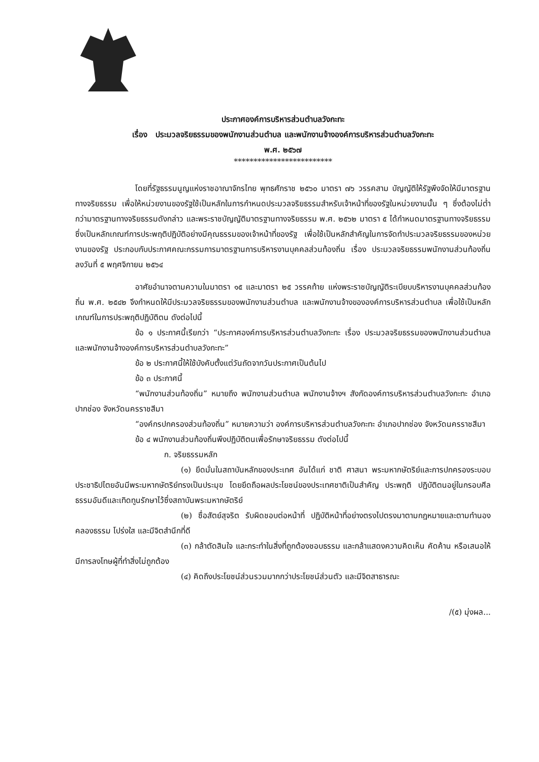ประกาศองค์การบริหารส่วนตำบลวังกะทะ
เรื่อง ประมวลจริยธรรมของพนักงานส่วนตำบล และพนักงานจ้างองค์การบริหารส่วนตำบลวังกะทะ
พ.ศ. ๒๕๖๗
*************************
โดยที่รัฐธรรมนูญแห่งราชอาณาจักรไทย พุทธศักราช ๒๕๖๐ มาตรา ๗๖ วรรคสาม บัญญัติให้รัฐพึงจัดให้มีมาตรฐานทางจริยธรรม เพื่อให้หน่วยงานของรัฐใช้เป็นหลักในการกำหนดประมวลจริยธรรมสำหรับเจ้าหน้าที่ของรัฐในหน่วยงานนั้น ๆ ซึ่งต้องไม่ต่ำกว่ามาตรฐานทางจริยธรรมดังกล่าว และพระราชบัญญัติมาตรฐานทางจริยธรรม พ.ศ. ๒๕๖๒ มาตรา ๕ ได้กำหนดมาตรฐานทางจริยธรรมซึ่งเป็นหลักเกณฑ์การประพฤติปฏิบัติอย่างมีคุณธรรมของเจ้าหน้าที่ของรัฐ เพื่อใช้เป็นหลักสำคัญในการจัดทำประมวลจริยธรรมของหน่วยงานของรัฐ ประกอบกับประกาศคณะกรรมการมาตรฐานการบริหารงานบุคคลส่วนท้องถิ่น เรื่อง ประมวลจริยธรรมพนักงานส่วนท้องถิ่น ลงวันที่ ๕ พฤศจิกายน ๒๕๖๔
อาศัยอำนาจตามความในมาตรา ๑๕ และมาตรา ๒๕ วรรคท้าย แห่งพระราชบัญญัติระเบียบบริหารงานบุคคลส่วนท้องถิ่น พ.ศ. ๒๕๔๒ จึงกำหนดให้มีประมวลจริยธรรมของพนักงานส่วนตำบล และพนักงานจ้างขององค์การบริหารส่วนตำบล เพื่อใช้เป็นหลักเกณฑ์ในการประพฤติปฏิบัติตน ดังต่อไปนี้
ข้อ ๑ ประกาศนี้เรียกว่า “ประกาศองค์การบริหารส่วนตำบลวังกะทะ เรื่อง ประมวลจริยธรรมของพนักงานส่วนตำบล และพนักงานจ้างองค์การบริหารส่วนตำบลวังกะทะ”
ข้อ ๒ ประกาศนี้ให้ใช้บังคับตั้งแต่วันถัดจากวันประกาศเป็นต้นไป
ข้อ ๓ ประกาศนี้
“พนักงานส่วนท้องถิ่น” หมายถึง พนักงานส่วนตำบล พนักงานจ้างฯ สังกัดองค์การบริหารส่วนตำบลวังกะทะ อำเภอปากช่อง จังหวัดนครราชสีมา
“องค์กรปกครองส่วนท้องถิ่น” หมายความว่า องค์การบริหารส่วนตำบลวังกะทะ อำเภอปากช่อง จังหวัดนครราชสีมา
ข้อ ๔ พนักงานส่วนท้องถิ่นพึงปฏิบัติตนเพื่อรักษาจริยธรรม ดังต่อไปนี้
ก. จริยธรรมหลัก
(๑) ยึดมั่นในสถาบันหลักของประเทศ อันได้แก่ ชาติ ศาสนา พระมหากษัตริย์และการปกครองระบอบประชาธิปไตยอันมีพระมหากษัตริย์ทรงเป็นประมุข โดยยึดถือผลประโยชน์ของประเทศชาติเป็นสำคัญ ประพฤติ ปฏิบัติตนอยู่ในกรอบศีลธรรมอันดีและเทิดทูนรักษาไว้ซึ่งสถาบันพระมหากษัตริย์
(๒) ซื่อสัตย์สุจริต รับผิดชอบต่อหน้าที่ ปฏิบัติหน้าที่อย่างตรงไปตรงมาตามกฎหมายและตามทำนองคลองธรรม โปร่งใส และมีจิตสำนึกที่ดี
(๓) กล้าตัดสินใจ และกระทำในสิ่งที่ถูกต้องชอบธรรม และกล้าแสดงความคิดเห็น คัดค้าน หรือเสนอให้มีการลงโทษผู้ที่ทำสิ่งไม่ถูกต้อง
(๔) คิดถึงประโยชน์ส่วนรวมมากกว่าประโยชน์ส่วนตัว และมีจิตสาธารณะ
/(๕) มุ่งผล...